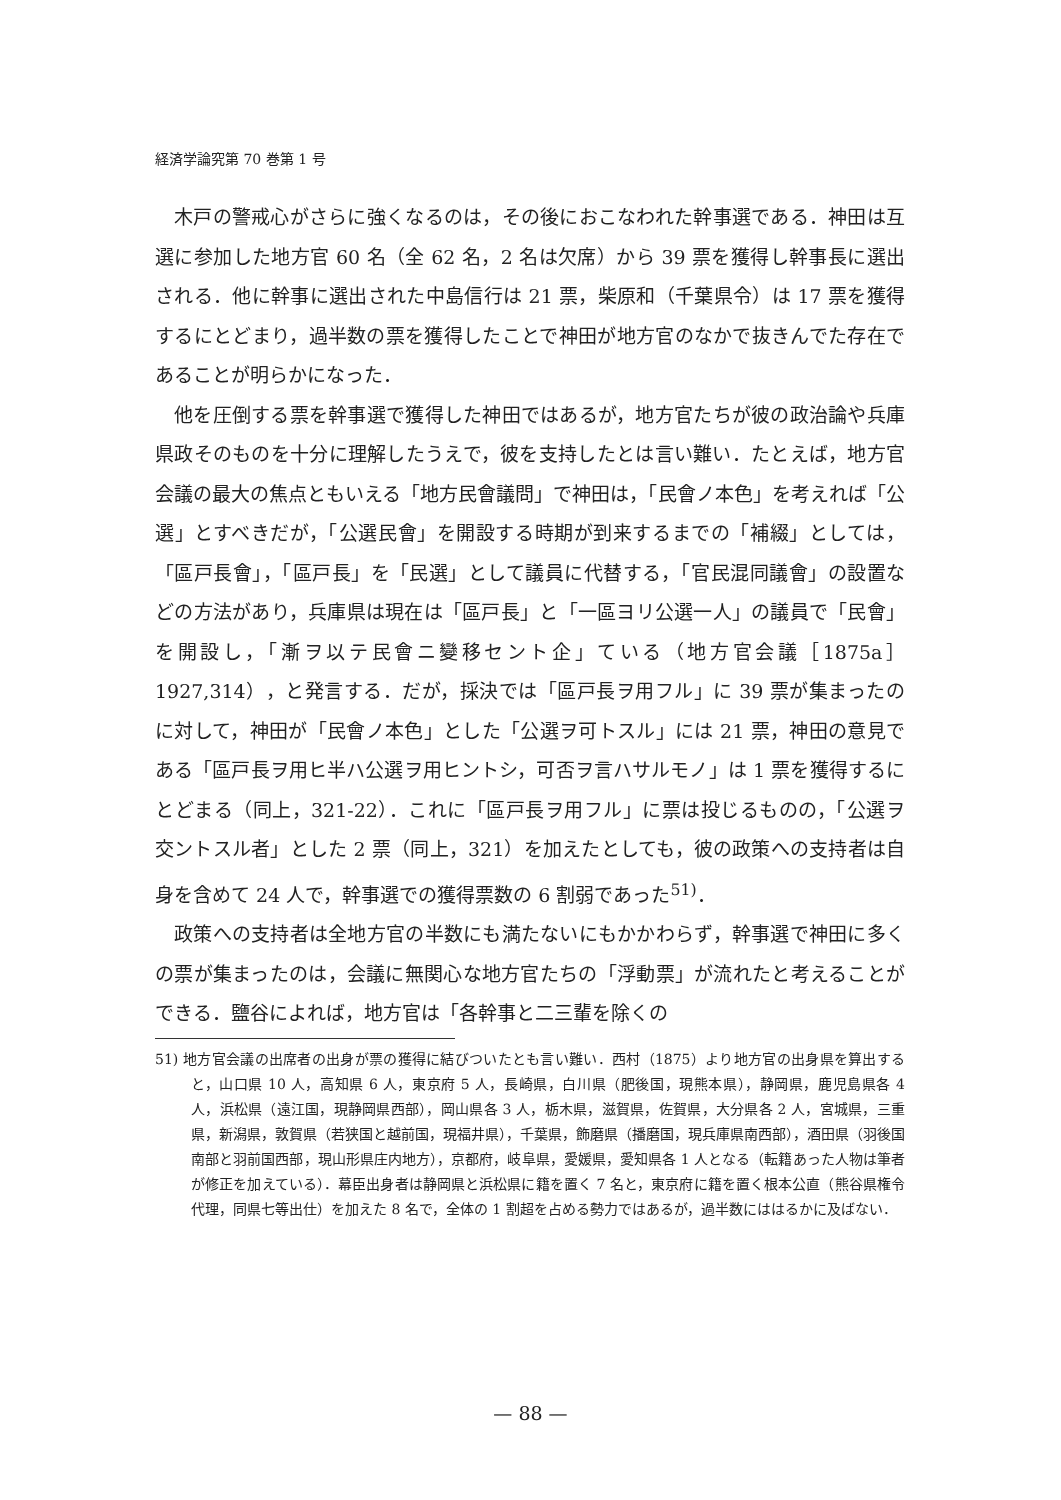経済学論究第 70 巻第 1 号
木戸の警戒心がさらに強くなるのは，その後におこなわれた幹事選である．神田は互選に参加した地方官 60 名（全 62 名，2 名は欠席）から 39 票を獲得し幹事長に選出される．他に幹事に選出された中島信行は 21 票，柴原和（千葉県令）は 17 票を獲得するにとどまり，過半数の票を獲得したことで神田が地方官のなかで抜きんでた存在であることが明らかになった．
他を圧倒する票を幹事選で獲得した神田ではあるが，地方官たちが彼の政治論や兵庫県政そのものを十分に理解したうえで，彼を支持したとは言い難い．たとえば，地方官会議の最大の焦点ともいえる「地方民會議問」で神田は，「民會ノ本色」を考えれば「公選」とすべきだが，「公選民會」を開設する時期が到来するまでの「補綴」としては，「區戸長會」，「區戸長」を「民選」として議員に代替する，「官民混同議會」の設置などの方法があり，兵庫県は現在は「區戸長」と「一區ヨリ公選一人」の議員で「民會」を開設し，「漸ヲ以テ民會ニ變移セント企」ている（地方官会議［1875a］1927,314），と発言する．だが，採決では「區戸長ヲ用フル」に 39 票が集まったのに対して，神田が「民會ノ本色」とした「公選ヲ可トスル」には 21 票，神田の意見である「區戸長ヲ用ヒ半ハ公選ヲ用ヒントシ，可否ヲ言ハサルモノ」は 1 票を獲得するにとどまる（同上，321-22）．これに「區戸長ヲ用フル」に票は投じるものの，「公選ヲ交ントスル者」とした 2 票（同上，321）を加えたとしても，彼の政策への支持者は自身を含めて 24 人で，幹事選での獲得票数の 6 割弱であった<sup>51)</sup>．
政策への支持者は全地方官の半数にも満たないにもかかわらず，幹事選で神田に多くの票が集まったのは，会議に無関心な地方官たちの「浮動票」が流れたと考えることができる．鹽谷によれば，地方官は「各幹事と二三輩を除くの
51) 地方官会議の出席者の出身が票の獲得に結びついたとも言い難い．西村（1875）より地方官の出身県を算出すると，山口県 10 人，高知県 6 人，東京府 5 人，長崎県，白川県（肥後国，現熊本県），静岡県，鹿児島県各 4 人，浜松県（遠江国，現静岡県西部），岡山県各 3 人，栃木県，滋賀県，佐賀県，大分県各 2 人，宮城県，三重県，新潟県，敦賀県（若狭国と越前国，現福井県），千葉県，飾磨県（播磨国，現兵庫県南西部），酒田県（羽後国南部と羽前国西部，現山形県庄内地方），京都府，岐阜県，愛媛県，愛知県各 1 人となる（転籍あった人物は筆者が修正を加えている）．幕臣出身者は静岡県と浜松県に籍を置く 7 名と，東京府に籍を置く根本公直（熊谷県権令代理，同県七等出仕）を加えた 8 名で，全体の 1 割超を占める勢力ではあるが，過半数にははるかに及ばない．
— 88 —